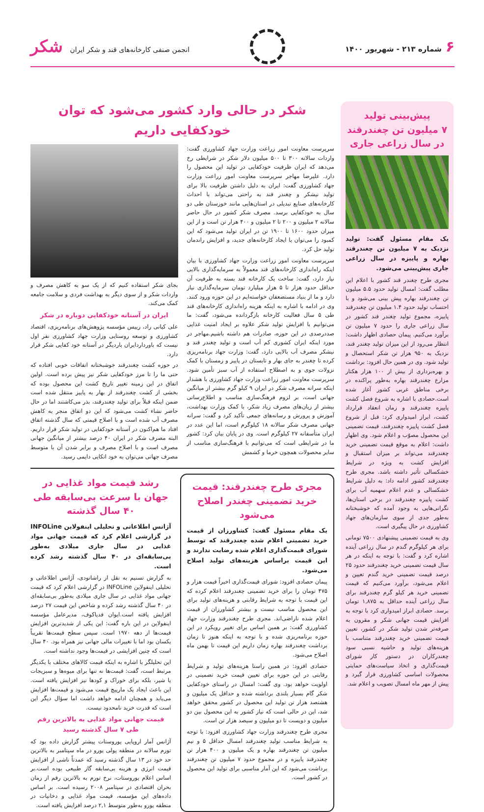۶شماره ۲۱۳ - شهریور ۱۴۰۰
انجمن صنفی کارخانه‌های قند و شکر ایران شکر
پیش‌بینی تولید
۷ میلیون تن چغندرقند
در سال زراعی جاری
یک مقام مسئول گفت: تولید نزدیک به ۷ میلیون تن چغندرقند بهاره و پاییزه در سال زراعی جاری پیش‌بینی می‌شود.
مجری طرح چغندر قند کشور با اعلام این مطلب گفت: امسال تولید حدود ۵.۵ میلیون تن چغندرقند بهاره پیش بینی می‌شود و با احتساب تولید حدود ۱.۴ میلیون تن چغندرقند پاییزه، مجموع تولید چغندر قند کشور در سال زراعی جاری را حدود ۷ میلیون تن برآورد می‌کنیم. پیمان حصادی اظهار داشت: انتظار می‌رود از این میزان تولید چغندر قند، نزدیک به ۹۵۰ هزار تن شکر استحصال و تولید شود. وی در همین حال افزود: برداشت و بهره‌برداری از بیش از ۱۰۰ هزار هکتار مزارع چغندرقند بهاره به‌طور پراکنده در برخی مناطق غربی کشور آغاز شده است.حصادی با اشاره به شروع فصل کشت پاییزه چغندرقند و زمان انعقاد قرارداد کشت، ابراز امیدواری کرد: قبل از شروع فصل کشت پاییزه چغندرقند، قیمت تضمینی این محصول مصوّب و اعلام شود. وی اظهار داشت: اعلام به موقع قیمت تضمینی خرید چغندرقند می‌تواند بر میزان استقبال و افزایش کشت به ویژه در شرایط خشکسالی تأثیر داشته باشد. مجری طرح چغندرقند کشور ادامه داد: به دلیل شرایط خشکسالی و عدم اعلام سهمیه آب برای کشت پاییزه چغندرقند در برخی استان‌ها، نگرانی‌هایی به وجود آمده که خوشبختانه به‌طور جدی از سوی سازمان‌های جهاد کشاورزی در حال پیگیری است.
وی به قیمت تضمینی پیشنهادی ۷۵۰۰ تومانی برای هر کیلوگرم گندم در سال زراعی آینده اشاره کرد و گفت: با توجه به اینکه در هر سال قیمت تضمینی خرید چغندرقند حدود ۲۵ درصد قیمت تضمینی خرید گندم تعیین و اعلام می‌شود، برآورد می‌کنیم که قیمت تضمینی خرید هر کیلو گرم چغندرقند برای سال زراعی آینده حداقل به ۱,۸۷۵ تومان برسد. حصادی ابراز امیدواری کرد با توجه به افزایش قیمت جهانی شکر و مقرون به صرفه‌تر شدن تولید شکر در کشور، تعیین قیمت تضمینی خرید چغندرقند متناسب با هزینه‌های تولید و حاشیه نسبی سود چغندرکاران در دستور کار شورای قیمت‌گذاری و اتخاذ سیاست‌های حمایتی محصولات اساسی کشاورزی قرار گیرد و پیش از مهر ماه امسال تصویب و اعلام شد.
شکر در حالی وارد کشور می‌شود که توان خودکفایی داریم
سرپرست معاونت امور زراعت وزارت جهاد کشاورزی گفت: واردات سالانه ۳۰۰ تا ۵۰۰ میلیون دلار شکر در شرایطی رخ می‌دهد که ایران ظرفیت خودکفایی در تولید این محصول را دارد. علیرضا مهاجر سرپرست معاونت امور زراعت وزارت جهاد کشاورزی گفت: ایران به دلیل داشتن ظرفیت بالا برای تولید نیشکر و چغندر قند به راحتی می‌تواند با احداث کارخانه‌های صنایع تبدیلی در استان‌هایی مانند خوزستان طی دو سال به خودکفایی برسد. مصرف شکر کشور در حال حاضر سالانه ۲ میلیون و ۲۰۰ تا ۲ میلیون و ۴۰۰ هزار تن است و از این میزان حدود ۱۶۰۰ تا ۱۹۰۰ تن در ایران تولید می‌شود که این کمبود را می‌توان با ایجاد کارخانه‌های جدید، و افزایش راندمان تولید حل کرد.
سرپرست معاونت امور زراعت وزارت جهاد کشاورزی با بیان اینکه راه‌اندازی کارخانه‌های قند معمولاً به سرمایه‌گذاری بالایی نیاز دارد، گفت: ساخت یک کارخانه قند بسته به ظرفیت آن حداقل حدود هزار تا ۵ هزار میلیارد تومان سرمایه‌گذاری نیاز دارد و ما از بنیاد مستضعفان خواسته‌ایم در این حوزه ورود کنند. وی در ادامه با اشاره به اینکه هزینه راه‌اندازی کارخانه‌های قند طی ۵ سال فعالیت کارخانه بازگردانده می‌شود، گفت: ما می‌توانیم با افزایش تولید شکر علاوه بر ایجاد امنیت غذایی صددرصدی در این حوزه، صادرات هم داشته باشیم.مهاجر در مورد اینکه ایران کشوری کم آب است و تولید چغندر قند و نیشکر مصرف آب بالایی دارد، گفت: وزارت جهاد برنامه‌ریزی کرده تا چغندر به جای بهار و تابستان در پاییز و زمستان با کمک نزولات جوی و به اصطلاح استفاده از آب سبز تأمین شود. سرپرست معاونت امور زراعت وزارت جهاد کشاورزی با هشدار اینکه سرانه مصرف شکر در ایران ۹ کیلو گرم بیشتر از میانگین جهانی است، بر لزوم فرهنگ‌سازی مناسب و اطلاع‌رسانی بیشتر از زیان‌های مصرف زیاد شکر، با کمک وزارت بهداشت، آموزش و پرورش و رسانه‌های جمعی تأکید کرد و گفت: سرانه جهانی مصرف شکر سالانه ۱۸ کیلوگرم است، اما این عدد در ایران متأسفانه ۲۷ کیلوگرم است. وی در پایان بیان کرد: کشور ما در شرایطی است که می‌توانیم با فرهنگ‌سازی مناسب از سایر محصولات همچون خرما و کشمش
بجای شکر استفاده کنیم که از یک سو به کاهش مصرف و واردات شکر و از سوی دیگر به بهداشت فردی و سلامت جامعه کمک می‌کند.
ایران در آستانه خودکفایی دوباره در شکر
علی کیانی راد، رییس مؤسسه پژوهش‌های برنامه‌ریزی، اقتصاد کشاورزی و توسعه روستایی وزارت جهاد کشاورزی نفر اول نیست که باورداردایران باردیگر در آستانه خود کفایی شکر قرار دارد.
در حوزه کشت چغندرقند خوشبختانه اتفاقات خوبی افتاده که حتی ما را تا مرز خودکفایی شکر نیز پیش برده است. اولین اتفاق در این زمینه تغییر تاریخ کشت این محصول بوده که بخشی از کشت چغندرقند از بهار به پاییز منتقل شده است ضمن اینکه قبلاً برای تولید چغندرقند، بذر می‌کاشتند اما در حال حاضر نشاء کشت می‌شود که این دو اتفاق منجر به کاهش مصرف آب شده است و با اصلاح قیمتی که سال گذشته اتفاق افتاد ما هم‌اکنون در آستانه خودکفایی در تولید شکر قرار داریم. البته مصرف شکر در ایران ۴۰ درصد بیشتر از میانگین جهانی مصرف است و با اصلاح مصرف و برابر شدن آن با متوسط مصرف جهانی می‌توان به خود اتکایی دایمی رسید.
مجری طرح چغندرقند: قیمت خرید تضمینی چغندر اصلاح می‌شود
یک مقام مسئول گفت: کشاورزان از قیمت خرید تضمینی اعلام شده چغندرقند که توسط شورای قیمت‌گذاری اعلام شده رضایت ندارند و این قیمت براساس هزینه‌های تولید اصلاح می‌شود.
پیمان حصادی افزود: شورای قیمت‌گذاری اخیراً قیمت هزار و ۴۷۵ تومان را برای خرید تضمینی چغندرقند اعلام کرده که این قیمت با توجه به شرایط رقابتی و هزینه‌های تولید برای این محصول مناسب نیست و بیشتر کشاورزان از قیمت اعلام شده ناراضی‌اند. مجری طرح چغندرقند وزارت جهاد کشاورزی گفت: بر همین اساس برای تغییر رویکرد در این حوزه برنامه‌ریزی شده و با توجه به اینکه هنوز تا زمان برداشت چغندرقند بهاره زمان داریم این قیمت تا بهمن ماه اصلاح می‌شود.
حصادی افزود: در همین راستا هزینه‌های تولید و شرایط رقابتی در این حوزه برای تعیین قیمت خرید تضمینی در اولویت خواهد بود. وی گفت: امسال در راستای خودکفایی شکر گام بسیار بلندی برداشته شده و حداقل یک میلیون و هشتصد هزار تن تولید این محصول در کشور محقق خواهد شد، این در حالی است که نیاز کشور به این محصول بین دو میلیون و دویست تا دو میلیون و سیصد هزار تن است.
مجری طرح چغندرقند وزارت جهاد کشاورزی افزود: با توجه به شرایط مناسب تولید چغندرقند امسال حداقل ۵ و نیم میلیون تن چغندرقند بهاره و یک میلیون و ۴۰۰ هزار تن چغندرقند پاییزه و در مجموع حدود ۷ میلیون تن چغندرقند برداشت می‌شود که این آمار مناسبی برای تولید این محصول در کشور است.
رشد قیمت مواد غذایی در جهان با سرعت بی‌سابقه طی ۴۰ سال گذشته
آژانس اطلاعاتی و تحلیلی اینفولاین INFOLine در گزارشی اعلام کرد که قیمت جهانی مواد غذایی در سال جاری میلادی به‌طور بی‌سابقه‌ای در ۴۰ سال گذشته رشد کرده است.
به گزارش تسنیم به نقل از راشاتودی، آژانس اطلاعاتی و تحلیلی اینفولاین INFOLine در گزارشی اعلام کرد که قیمت جهانی مواد غذایی در سال جاری میلادی به‌طور بی‌سابقه‌ای در ۴۰ سال گذشته رشد کرده و شاخص این قیمت ۲۷ درصد افزایش یافته است.ایوان فدیاکوف، مدیرعامل مؤسسه اینفولاین در این باره گفت: این یکی از شدیدترین افزایش قیمت‌ها از دهه ۱۹۷۰ است. سپس سطح قیمت‌ها تقریباً یکسان بود اما با تغییرات مالی جهانی نیز همراه بود. ۴۰ سال است که چنین افزایشی در قیمت‌ها وجود نداشته است.
این تحلیلگر با اشاره به اینکه قیمت کالاهای مختلف با یکدیگر مرتبط است، گفت: قیمت‌ها نه تنها برای میوه‌ها و سبزیجات یا شیر، بلکه برای خوراک و کودها نیز افزایش یافته است. این باعث ایجاد یک مارپیچ قیمت می‌شود و قیمت‌ها افزایش می‌یابد و همچنان ادامه خواهد داشت اما سؤال دیگر این است که قدرت خرید نامحدود نیست.
قیمت جهانی مواد غذایی به بالاترین رقم طی ۷ سال گذشته رسید
آژانس آمار اروپایی یوروستات پیشتر گزارش داده بود که تورم سالانه در منطقه پولی یورو در ماه سپتامبر به بالاترین حد خود در ۱۳ سال گذشته رسید که عمدتاً ناشی از افزایش قیمت انرژی و هزینه بی‌سابقه گاز طبیعی بوده است.بر اساس اعلام یوروستات، نرخ تورم به بالاترین رقم از زمان بحران اقتصادی در سپتامبر ۲۰۰۸ رسیده است. بر اساس داده‌های این مؤسسه، قیمت مواد غذایی و دخانیات در منطقه یورو به‌طور متوسط ۲,۱ درصد افزایش یافته است.